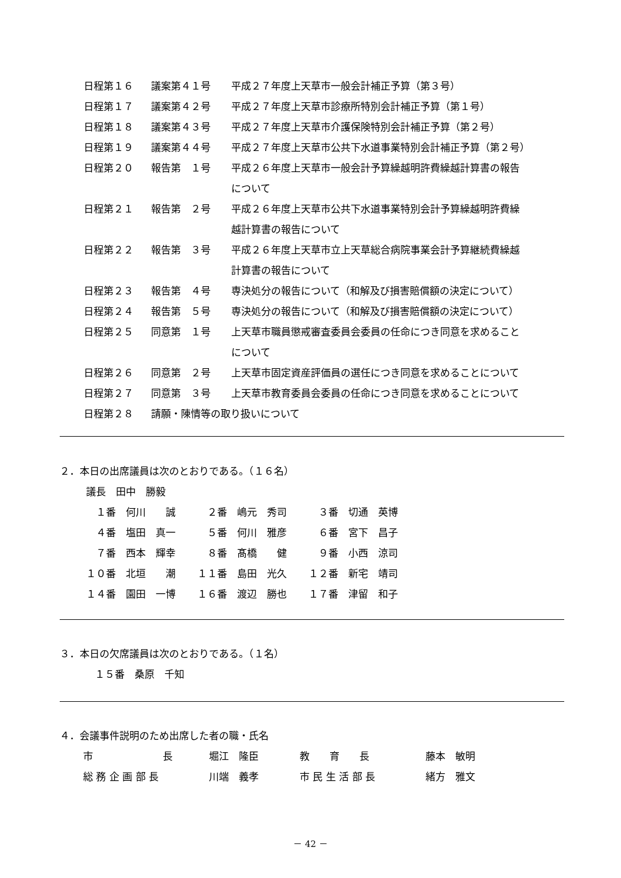| 日程第１６ | 議案第４１号 | 平成２７年度上天草市一般会計補正予算（第３号） |
| 日程第１７ | 議案第４２号 | 平成２７年度上天草市診療所特別会計補正予算（第１号） |
| 日程第１８ | 議案第４３号 | 平成２７年度上天草市介護保険特別会計補正予算（第２号） |
| 日程第１９ | 議案第４４号 | 平成２７年度上天草市公共下水道事業特別会計補正予算（第２号） |
| 日程第２０ | 報告第 １号 | 平成２６年度上天草市一般会計予算繰越明許費繰越計算書の報告 について |
| 日程第２１ | 報告第 ２号 | 平成２６年度上天草市公共下水道事業特別会計予算繰越明許費繰 越計算書の報告について |
| 日程第２２ | 報告第 ３号 | 平成２６年度上天草市立上天草総合病院事業会計予算継続費繰越 計算書の報告について |
| 日程第２３ | 報告第 ４号 | 専決処分の報告について（和解及び損害賠償額の決定について） |
| 日程第２４ | 報告第 ５号 | 専決処分の報告について（和解及び損害賠償額の決定について） |
| 日程第２５ | 同意第 １号 | 上天草市職員懲戒審査委員会委員の任命につき同意を求めること について |
| 日程第２６ | 同意第 ２号 | 上天草市固定資産評価員の選任につき同意を求めることについて |
| 日程第２７ | 同意第 ３号 | 上天草市教育委員会委員の任命につき同意を求めることについて |
| 日程第２８ | 請願・陳情等の取り扱いについて | |
２．本日の出席議員は次のとおりである。（１６名）
| 議長 田中 勝毅 | | |
| １番 何川 誠 | ２番 嶋元 秀司 | ３番 切通 英博 |
| ４番 塩田 真一 | ５番 何川 雅彦 | ６番 宮下 昌子 |
| ７番 西本 輝幸 | ８番 髙橋 健 | ９番 小西 涼司 |
| １０番 北垣 潮 | １１番 島田 光久 | １２番 新宅 靖司 |
| １４番 園田 一博 | １６番 渡辺 勝也 | １７番 津留 和子 |
３．本日の欠席議員は次のとおりである。（１名）
１５番　桑原　千知
４．会議事件説明のため出席した者の職・氏名
| 市 長 | 堀江 隆臣 | 教 育 長 | 藤本 敏明 |
| 総 務 企 画 部 長 | 川端 義孝 | 市 民 生 活 部 長 | 緒方 雅文 |
－ 42 －